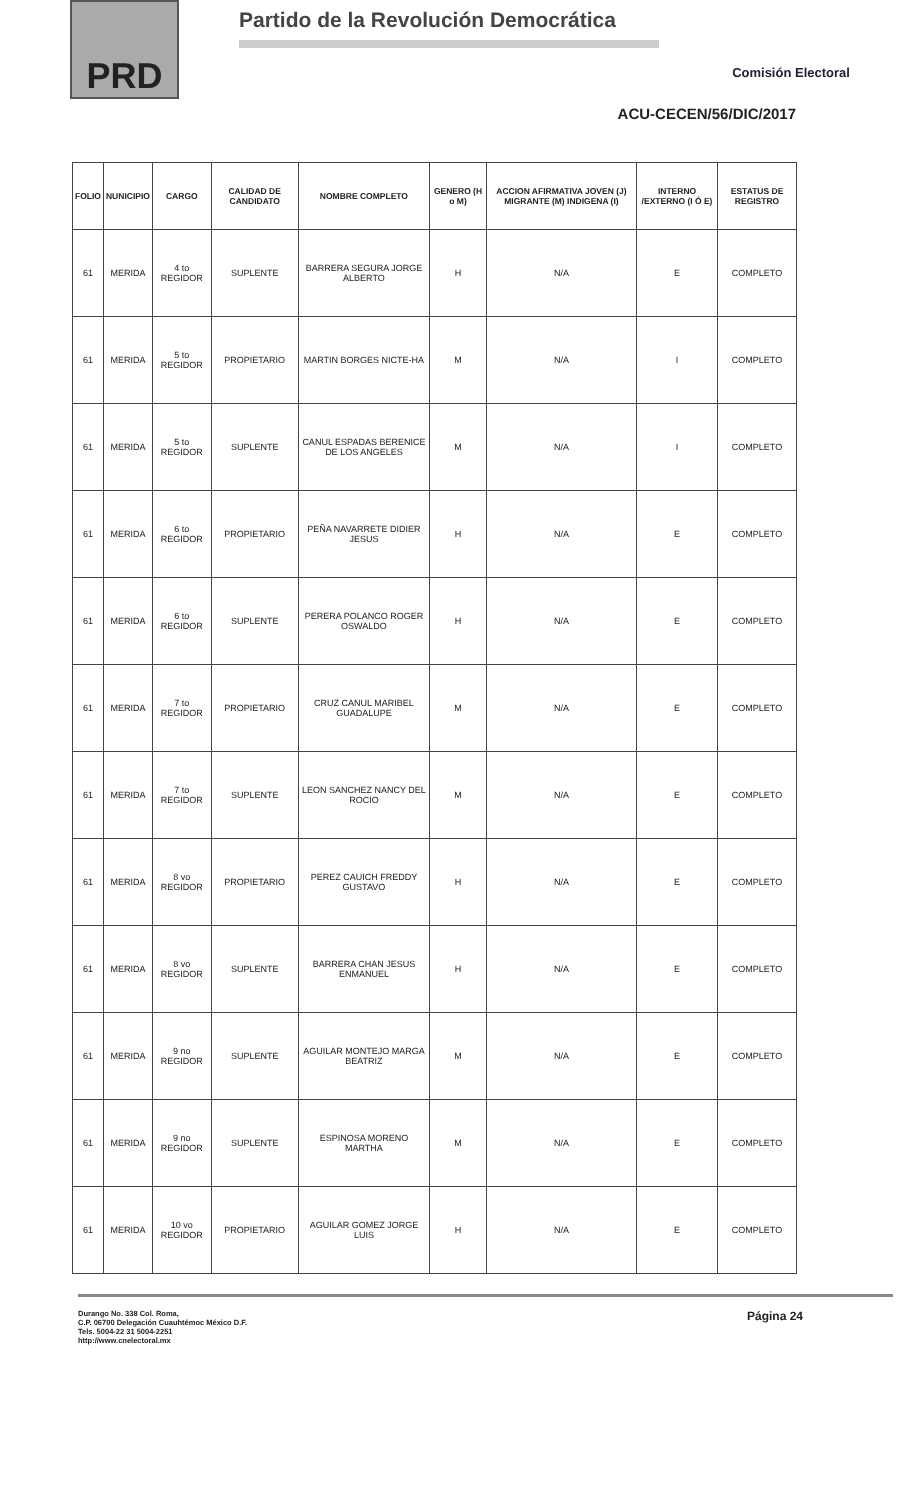PRD
Partido de la Revolución Democrática
Comisión Electoral
ACU-CECEN/56/DIC/2017
| FOLIO | NUNICIPIO | CARGO | CALIDAD DE CANDIDATO | NOMBRE COMPLETO | GENERO (H o M) | ACCION AFIRMATIVA JOVEN (J) MIGRANTE (M) INDIGENA (I) | INTERNO /EXTERNO (I Ó E) | ESTATUS DE REGISTRO |
| --- | --- | --- | --- | --- | --- | --- | --- | --- |
| 61 | MERIDA | 4 to REGIDOR | SUPLENTE | BARRERA SEGURA JORGE ALBERTO | H | N/A | E | COMPLETO |
| 61 | MERIDA | 5 to REGIDOR | PROPIETARIO | MARTIN BORGES NICTE-HA | M | N/A | I | COMPLETO |
| 61 | MERIDA | 5 to REGIDOR | SUPLENTE | CANUL ESPADAS BERENICE DE LOS ANGELES | M | N/A | I | COMPLETO |
| 61 | MERIDA | 6 to REGIDOR | PROPIETARIO | PEÑA NAVARRETE DIDIER JESUS | H | N/A | E | COMPLETO |
| 61 | MERIDA | 6 to REGIDOR | SUPLENTE | PERERA POLANCO ROGER OSWALDO | H | N/A | E | COMPLETO |
| 61 | MERIDA | 7 to REGIDOR | PROPIETARIO | CRUZ CANUL MARIBEL GUADALUPE | M | N/A | E | COMPLETO |
| 61 | MERIDA | 7 to REGIDOR | SUPLENTE | LEON SANCHEZ NANCY DEL ROCIO | M | N/A | E | COMPLETO |
| 61 | MERIDA | 8 vo REGIDOR | PROPIETARIO | PEREZ CAUICH FREDDY GUSTAVO | H | N/A | E | COMPLETO |
| 61 | MERIDA | 8 vo REGIDOR | SUPLENTE | BARRERA CHAN JESUS ENMANUEL | H | N/A | E | COMPLETO |
| 61 | MERIDA | 9 no REGIDOR | SUPLENTE | AGUILAR MONTEJO MARGA BEATRIZ | M | N/A | E | COMPLETO |
| 61 | MERIDA | 9 no REGIDOR | SUPLENTE | ESPINOSA MORENO MARTHA | M | N/A | E | COMPLETO |
| 61 | MERIDA | 10 vo REGIDOR | PROPIETARIO | AGUILAR GOMEZ JORGE LUIS | H | N/A | E | COMPLETO |
Durango No. 338 Col. Roma,
C.P. 06700 Delegación Cuauhtémoc México D.F.
Tels. 5004-22 31 5004-2251
http://www.cnelectoral.mx
Página 24